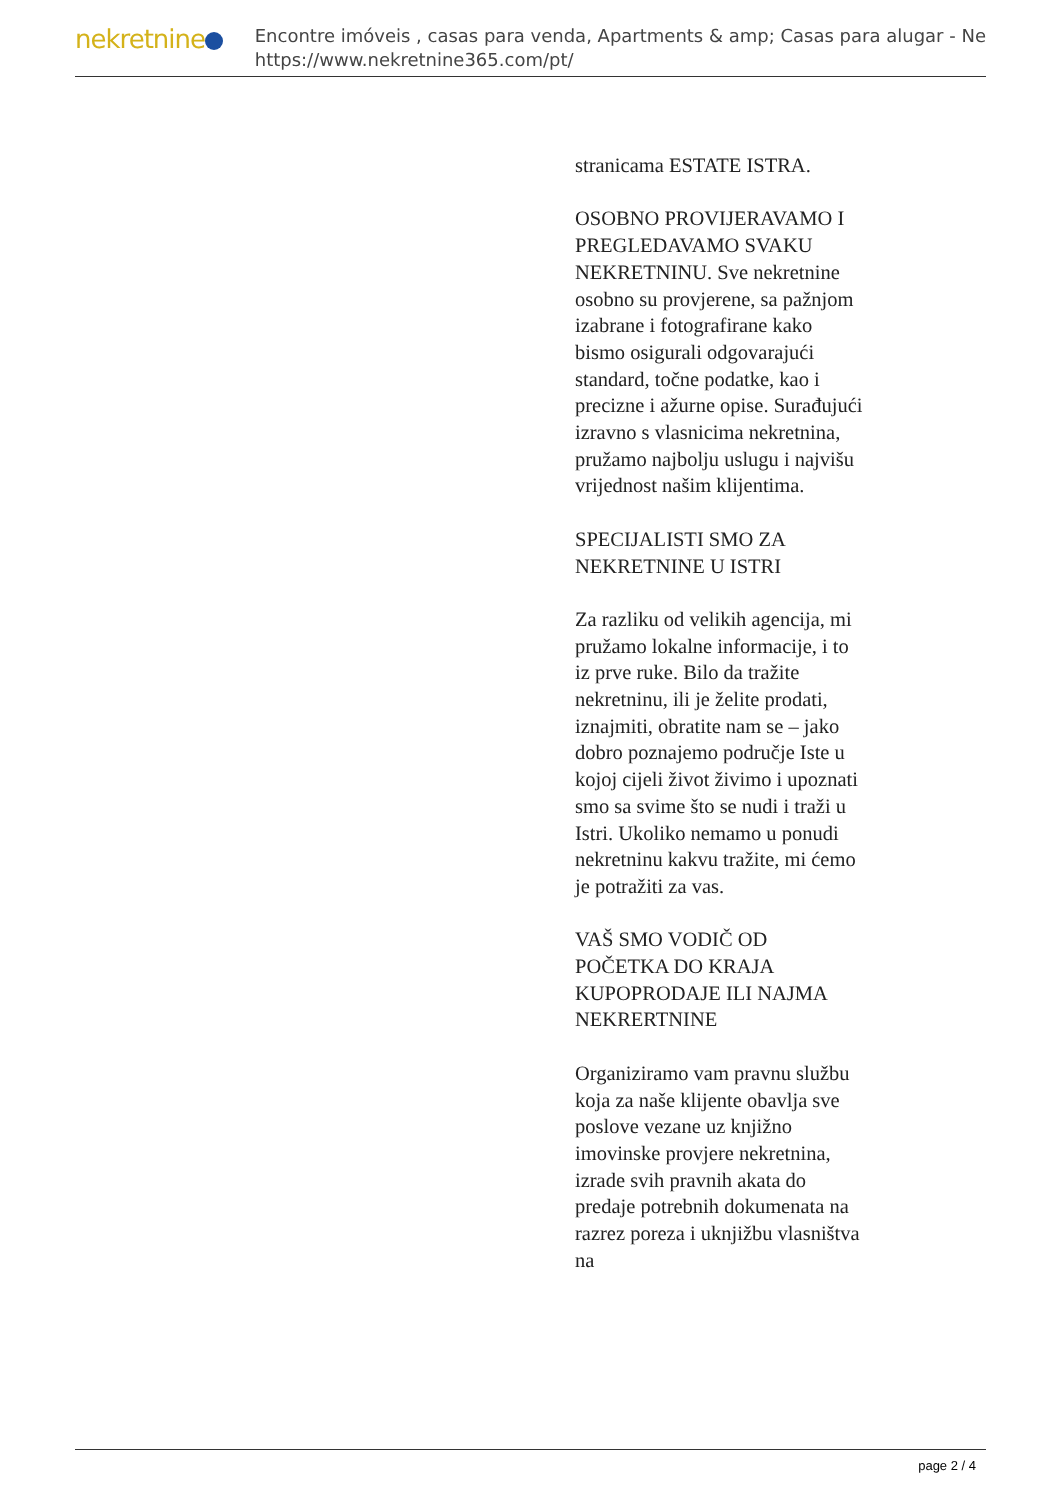nekretnine
Encontre imóveis , casas para venda, Apartments & amp; Casas para alugar - Ne
https://www.nekretnine365.com/pt/
stranicama ESTATE ISTRA.
OSOBNO PROVIJERAVAMO I PREGLEDAVAMO SVAKU NEKRETNINU. Sve nekretnine osobno su provjerene, sa pažnjom izabrane i fotografirane kako bismo osigurali odgovarajući standard, točne podatke, kao i precizne i ažurne opise. Surađujući izravno s vlasnicima nekretnina, pružamo najbolju uslugu i najvišu vrijednost našim klijentima.
SPECIJALISTI SMO ZA NEKRETNINE U ISTRI
Za razliku od velikih agencija, mi pružamo lokalne informacije, i to iz prve ruke. Bilo da tražite nekretninu, ili je želite prodati, iznajmiti, obratite nam se – jako dobro poznajemo područje Iste u kojoj cijeli život živimo i upoznati smo sa svime što se nudi i traži u Istri. Ukoliko nemamo u ponudi nekretninu kakvu tražite, mi ćemo je potražiti za vas.
VAŠ SMO VODIČ OD POČETKA DO KRAJA KUPOPRODAJE ILI NAJMA NEKRERTNINE
Organiziramo vam pravnu službu koja za naše klijente obavlja sve poslove vezane uz knjižno imovinske provjere nekretnina, izrade svih pravnih akata do predaje potrebnih dokumenata na razrez poreza i uknjižbu vlasništva na
page 2 / 4